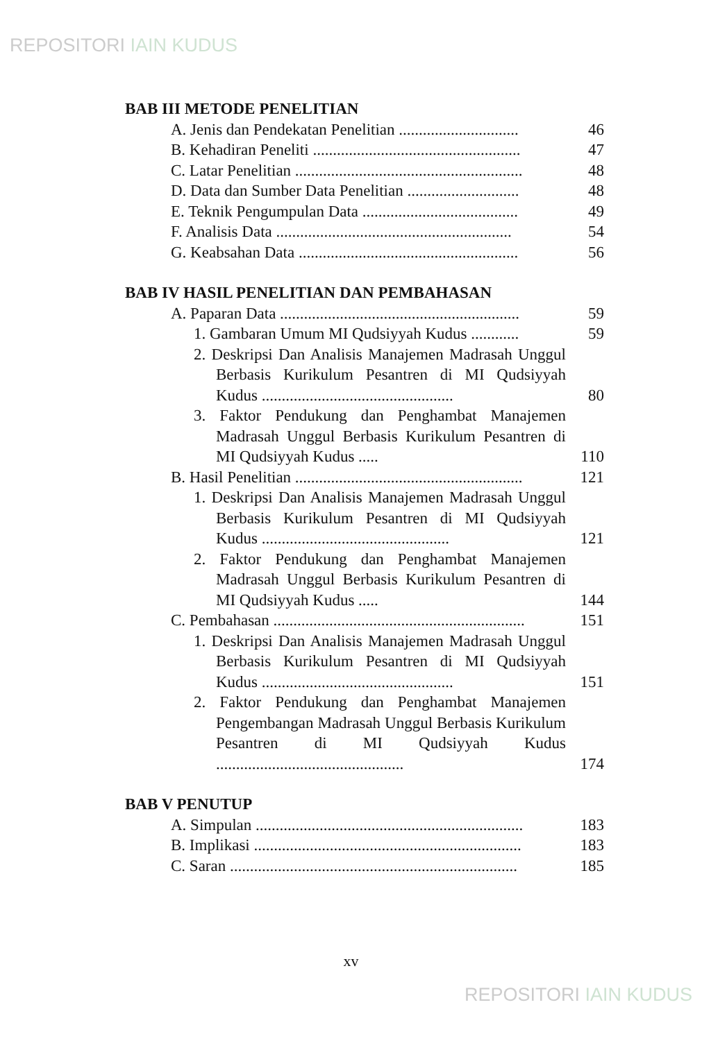REPOSITORI IAIN KUDUS
BAB III METODE PENELITIAN
A. Jenis dan Pendekatan Penelitian ..............................
46
B. Kehadiran Peneliti ....................................................
47
C. Latar Penelitian .........................................................
48
D. Data dan Sumber Data Penelitian ............................
48
E. Teknik Pengumpulan Data .......................................
49
F. Analisis Data ...........................................................
54
G. Keabsahan Data .......................................................
56
BAB IV HASIL PENELITIAN DAN PEMBAHASAN
A. Paparan Data ............................................................
59
1. Gambaran Umum MI Qudsiyyah Kudus ............
59
2. Deskripsi Dan Analisis Manajemen Madrasah Unggul Berbasis Kurikulum Pesantren di MI Qudsiyyah Kudus ................................................
80
3. Faktor Pendukung dan Penghambat Manajemen Madrasah Unggul Berbasis Kurikulum Pesantren di MI Qudsiyyah Kudus .....
110
B. Hasil Penelitian .........................................................
121
1. Deskripsi Dan Analisis Manajemen Madrasah Unggul Berbasis Kurikulum Pesantren di MI Qudsiyyah Kudus ...............................................
121
2. Faktor Pendukung dan Penghambat Manajemen Madrasah Unggul Berbasis Kurikulum Pesantren di MI Qudsiyyah Kudus .....
144
C. Pembahasan ...............................................................
151
1. Deskripsi Dan Analisis Manajemen Madrasah Unggul Berbasis Kurikulum Pesantren di MI Qudsiyyah Kudus ................................................
151
2. Faktor Pendukung dan Penghambat Manajemen Pengembangan Madrasah Unggul Berbasis Kurikulum Pesantren di MI Qudsiyyah Kudus ...............................................
174
BAB V PENUTUP
A. Simpulan ...................................................................
183
B. Implikasi ...................................................................
183
C. Saran ........................................................................
185
xv
REPOSITORI IAIN KUDUS